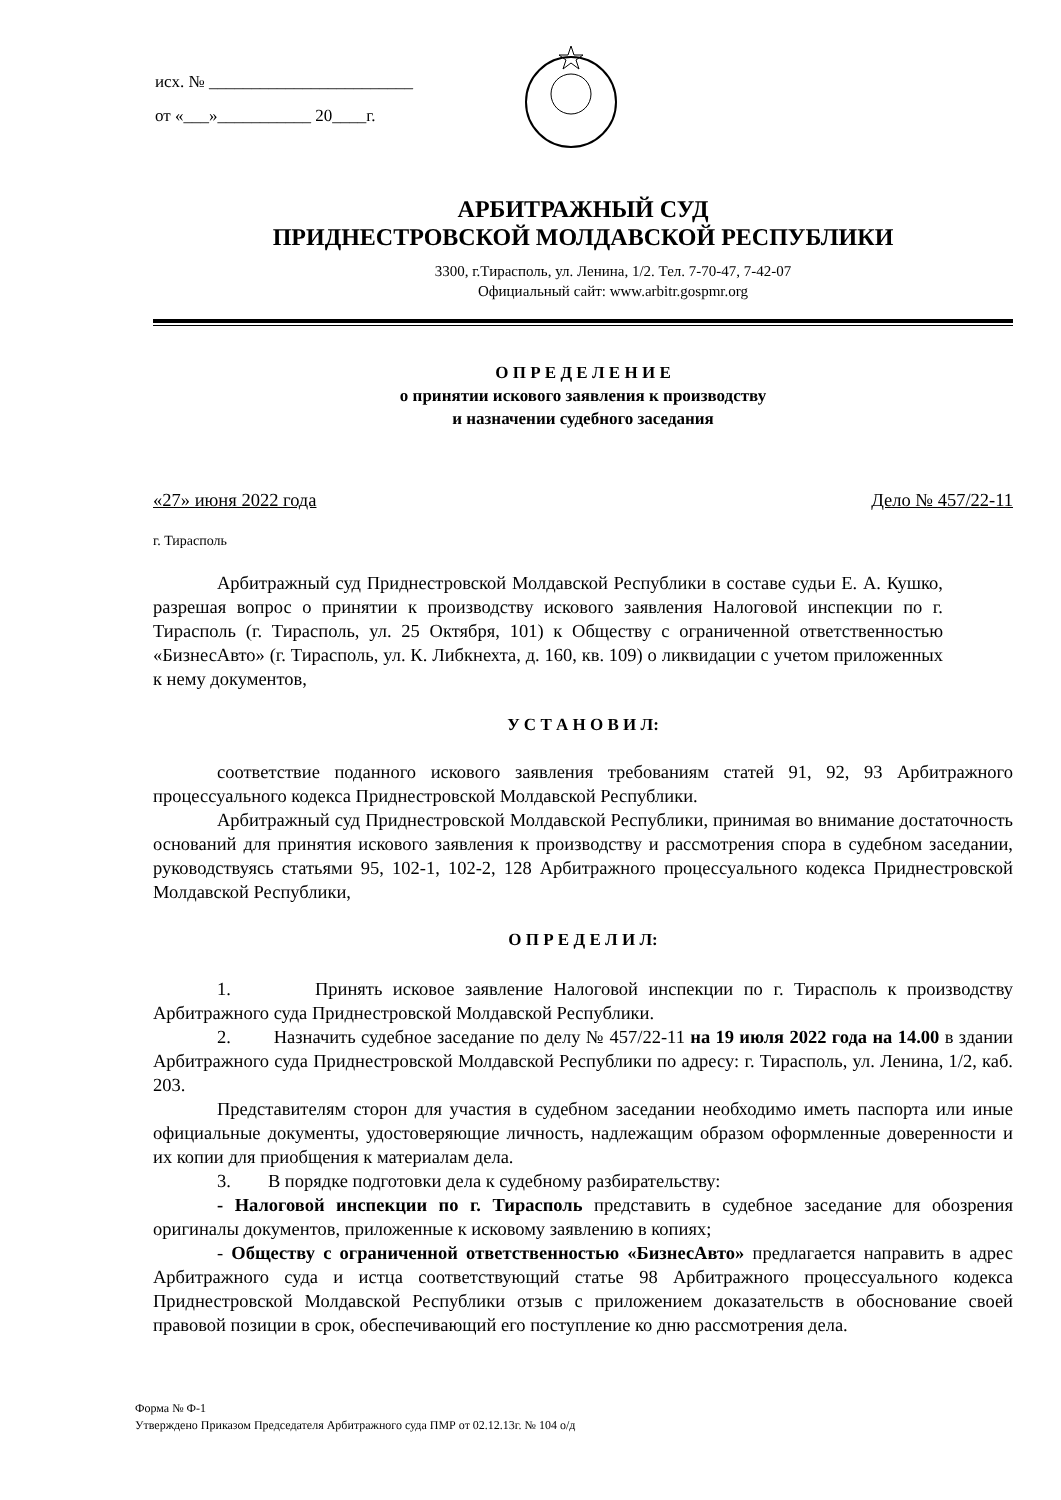исх. № ________________________
от «___»___________ 20____г.
АРБИТРАЖНЫЙ СУД
ПРИДНЕСТРОВСКОЙ МОЛДАВСКОЙ РЕСПУБЛИКИ
3300, г.Тирасполь, ул. Ленина, 1/2. Тел. 7-70-47, 7-42-07
Официальный сайт: www.arbitr.gospmr.org
О П Р Е Д Е Л Е Н И Е
о принятии искового заявления к производству
и назначении судебного заседания
«27» июня 2022 года Дело № 457/22-11
г. Тирасполь
Арбитражный суд Приднестровской Молдавской Республики в составе судьи Е. А. Кушко, разрешая вопрос о принятии к производству искового заявления Налоговой инспекции по г. Тирасполь (г. Тирасполь, ул. 25 Октября, 101) к Обществу с ограниченной ответственностью «БизнесАвто» (г. Тирасполь, ул. К. Либкнехта, д. 160, кв. 109) о ликвидации с учетом приложенных к нему документов,
У С Т А Н О В И Л:
соответствие поданного искового заявления требованиям статей 91, 92, 93 Арбитражного процессуального кодекса Приднестровской Молдавской Республики.
Арбитражный суд Приднестровской Молдавской Республики, принимая во внимание достаточность оснований для принятия искового заявления к производству и рассмотрения спора в судебном заседании, руководствуясь статьями 95, 102-1, 102-2, 128 Арбитражного процессуального кодекса Приднестровской Молдавской Республики,
О П Р Е Д Е Л И Л:
1. Принять исковое заявление Налоговой инспекции по г. Тирасполь к производству Арбитражного суда Приднестровской Молдавской Республики.
2. Назначить судебное заседание по делу № 457/22-11 на 19 июля 2022 года на 14.00 в здании Арбитражного суда Приднестровской Молдавской Республики по адресу: г. Тирасполь, ул. Ленина, 1/2, каб. 203.
Представителям сторон для участия в судебном заседании необходимо иметь паспорта или иные официальные документы, удостоверяющие личность, надлежащим образом оформленные доверенности и их копии для приобщения к материалам дела.
3. В порядке подготовки дела к судебному разбирательству:
- Налоговой инспекции по г. Тирасполь представить в судебное заседание для обозрения оригиналы документов, приложенные к исковому заявлению в копиях;
- Обществу с ограниченной ответственностью «БизнесАвто» предлагается направить в адрес Арбитражного суда и истца соответствующий статье 98 Арбитражного процессуального кодекса Приднестровской Молдавской Республики отзыв с приложением доказательств в обоснование своей правовой позиции в срок, обеспечивающий его поступление ко дню рассмотрения дела.
Форма № Ф-1
Утверждено Приказом Председателя Арбитражного суда ПМР от 02.12.13г. № 104 о/д